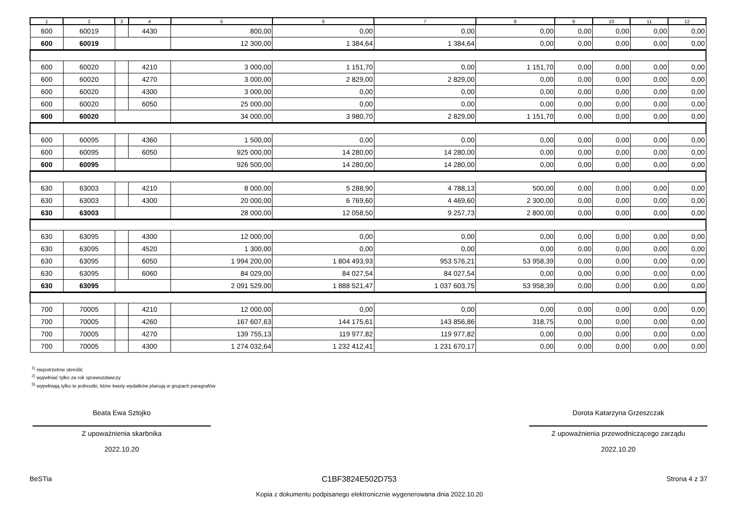| 1 | 2 | 3 | 4 | 5 | 6 | 7 | 8 | 9 | 10 | 11 | 12 |
| --- | --- | --- | --- | --- | --- | --- | --- | --- | --- | --- | --- |
| 600 | 60019 | | 4430 | 800,00 | 0,00 | 0,00 | 0,00 | 0,00 | 0,00 | 0,00 | 0,00 |
| 600 | 60019 | | | 12 300,00 | 1 384,64 | 1 384,64 | 0,00 | 0,00 | 0,00 | 0,00 | 0,00 |
| 600 | 60020 | | 4210 | 3 000,00 | 1 151,70 | 0,00 | 1 151,70 | 0,00 | 0,00 | 0,00 | 0,00 |
| 600 | 60020 | | 4270 | 3 000,00 | 2 829,00 | 2 829,00 | 0,00 | 0,00 | 0,00 | 0,00 | 0,00 |
| 600 | 60020 | | 4300 | 3 000,00 | 0,00 | 0,00 | 0,00 | 0,00 | 0,00 | 0,00 | 0,00 |
| 600 | 60020 | | 6050 | 25 000,00 | 0,00 | 0,00 | 0,00 | 0,00 | 0,00 | 0,00 | 0,00 |
| 600 | 60020 | | | 34 000,00 | 3 980,70 | 2 829,00 | 1 151,70 | 0,00 | 0,00 | 0,00 | 0,00 |
| 600 | 60095 | | 4360 | 1 500,00 | 0,00 | 0,00 | 0,00 | 0,00 | 0,00 | 0,00 | 0,00 |
| 600 | 60095 | | 6050 | 925 000,00 | 14 280,00 | 14 280,00 | 0,00 | 0,00 | 0,00 | 0,00 | 0,00 |
| 600 | 60095 | | | 926 500,00 | 14 280,00 | 14 280,00 | 0,00 | 0,00 | 0,00 | 0,00 | 0,00 |
| 630 | 63003 | | 4210 | 8 000,00 | 5 288,90 | 4 788,13 | 500,00 | 0,00 | 0,00 | 0,00 | 0,00 |
| 630 | 63003 | | 4300 | 20 000,00 | 6 769,60 | 4 469,60 | 2 300,00 | 0,00 | 0,00 | 0,00 | 0,00 |
| 630 | 63003 | | | 28 000,00 | 12 058,50 | 9 257,73 | 2 800,00 | 0,00 | 0,00 | 0,00 | 0,00 |
| 630 | 63095 | | 4300 | 12 000,00 | 0,00 | 0,00 | 0,00 | 0,00 | 0,00 | 0,00 | 0,00 |
| 630 | 63095 | | 4520 | 1 300,00 | 0,00 | 0,00 | 0,00 | 0,00 | 0,00 | 0,00 | 0,00 |
| 630 | 63095 | | 6050 | 1 994 200,00 | 1 804 493,93 | 953 576,21 | 53 958,39 | 0,00 | 0,00 | 0,00 | 0,00 |
| 630 | 63095 | | 6060 | 84 029,00 | 84 027,54 | 84 027,54 | 0,00 | 0,00 | 0,00 | 0,00 | 0,00 |
| 630 | 63095 | | | 2 091 529,00 | 1 888 521,47 | 1 037 603,75 | 53 958,39 | 0,00 | 0,00 | 0,00 | 0,00 |
| 700 | 70005 | | 4210 | 12 000,00 | 0,00 | 0,00 | 0,00 | 0,00 | 0,00 | 0,00 | 0,00 |
| 700 | 70005 | | 4260 | 167 607,63 | 144 175,61 | 143 856,86 | 318,75 | 0,00 | 0,00 | 0,00 | 0,00 |
| 700 | 70005 | | 4270 | 139 755,13 | 119 977,82 | 119 977,82 | 0,00 | 0,00 | 0,00 | 0,00 | 0,00 |
| 700 | 70005 | | 4300 | 1 274 032,64 | 1 232 412,41 | 1 231 670,17 | 0,00 | 0,00 | 0,00 | 0,00 | 0,00 |
<sup>1)</sup> niepotrzebne skreślić
<sup>2)</sup> wypełniać tylko za rok sprawozdawczy
<sup>3)</sup> wypełniają tylko te jednostki, które kwoty wydatków planują w grupach paragrafów
Beata Ewa Sztojko
Z upoważnienia skarbnika
2022.10.20
Dorota Katarzyna Grzeszczak
Z upoważnienia przewodniczącego zarządu
2022.10.20
BeSTia C1BF3824E502D753 Strona 4 z 37
Kopia z dokumentu podpisanego elektronicznie wygenerowana dnia 2022.10.20